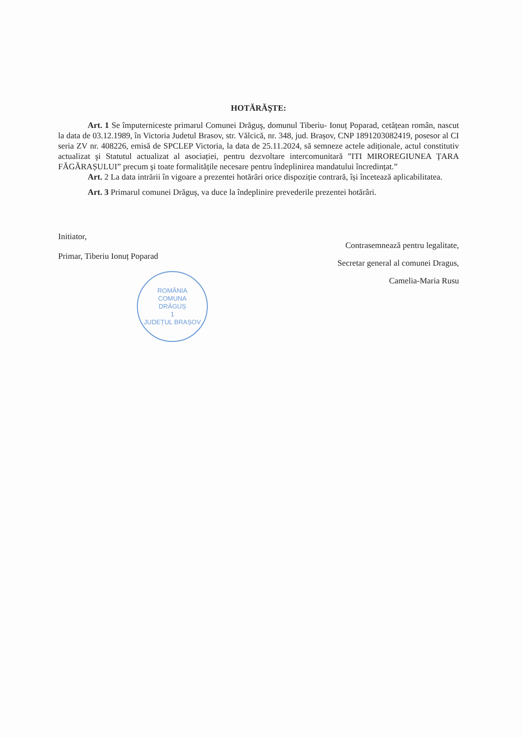HOTĂRĂŞTE:
Art. 1 Se împuterniceste primarul Comunei Drăguş, domunul Tiberiu- Ionuț Poparad, cetățean român, nascut la data de 03.12.1989, în Victoria Judetul Brasov, str. Vălcică, nr. 348, jud. Brașov, CNP 1891203082419, posesor al CI seria ZV nr. 408226, emisă de SPCLEP Victoria, la data de 25.11.2024, să semneze actele adiționale, actul constitutiv actualizat şi Statutul actualizat al asociației, pentru dezvoltare intercomunitară ”ITI MIROREGIUNEA ȚARA FĂGĂRAȘULUI” precum şi toate formalitățile necesare pentru îndeplinirea mandatului încredințat.”
Art. 2 La data intrării în vigoare a prezentei hotărâri orice dispoziție contrară, își încetează aplicabilitatea.
Art. 3 Primarul comunei Drăguș, va duce la îndeplinire prevederile prezentei hotărâri.
Initiator,
Primar, Tiberiu Ionuț Poparad
ROMÂNIA
COMUNA
DRĂGUȘ
1
JUDEȚUL BRAȘOV
Contrasemnează pentru legalitate,
Secretar general al comunei Dragus,
Camelia-Maria Rusu